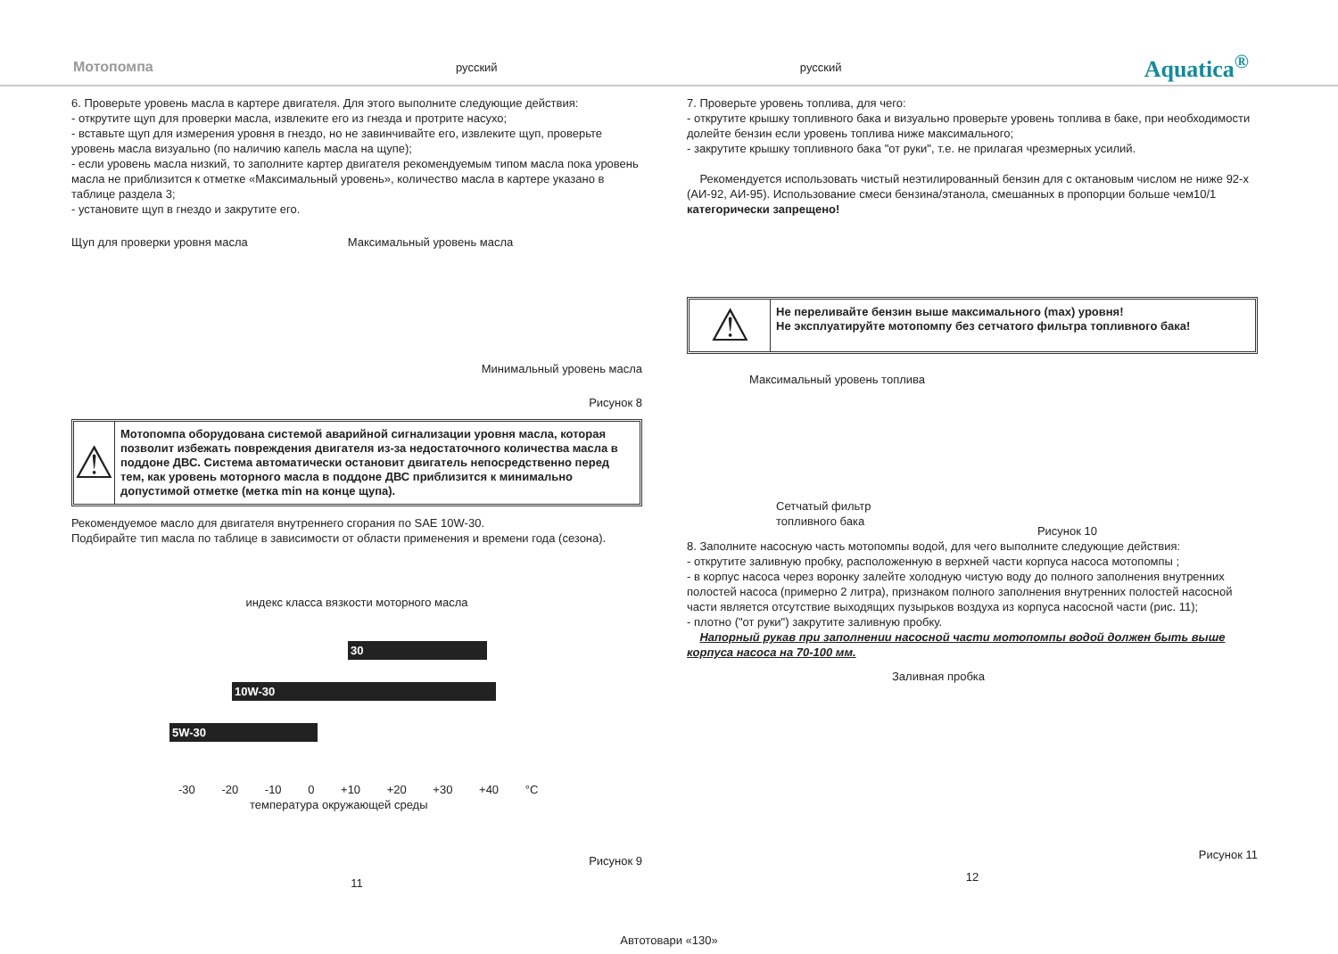Мотопомпа русский русский Aquatica<sup>®</sup>
6. Проверьте уровень масла в картере двигателя. Для этого выполните следующие действия:
- открутите щуп для проверки масла, извлеките его из гнезда и протрите насухо;
- вставьте щуп для измерения уровня в гнездо, но не завинчивайте его, извлеките щуп, проверьте уровень масла визуально (по наличию капель масла на щупе);
- если уровень масла низкий, то заполните картер двигателя рекомендуемым типом масла пока уровень масла не приблизится к отметке «Максимальный уровень», количество масла в картере указано в таблице раздела 3;
- установите щуп в гнездо и закрутите его.
Щуп для проверки уровня масла Максимальный уровень масла
Минимальный уровень масла
Рисунок 8
⚠
Мотопомпа оборудована системой аварийной сигнализации уровня масла, которая позволит избежать повреждения двигателя из-за недостаточного количества масла в поддоне ДВС. Система автоматически остановит двигатель непосредственно перед тем, как уровень моторного масла в поддоне ДВС приблизится к минимально допустимой отметке (метка min на конце щупа).
Рекомендуемое масло для двигателя внутреннего сгорания по SAE 10W-30.
Подбирайте тип масла по таблице в зависимости от области применения и времени года (сезона).
индекс класса вязкости моторного масла
30
10W-30
5W-30
-30 -20 -10 0 +10 +20 +30 +40 °C
температура окружающей среды
Рисунок 9
11
7. Проверьте уровень топлива, для чего:
- открутите крышку топливного бака и визуально проверьте уровень топлива в баке, при необходимости долейте бензин если уровень топлива ниже максимального;
- закрутите крышку топливного бака "от руки", т.е. не прилагая чрезмерных усилий.
Рекомендуется использовать чистый неэтилированный бензин для с октановым числом не ниже 92-х (АИ-92, АИ-95). Использование смеси бензина/этанола, смешанных в пропорции больше чем10/1 категорически запрещено!
⚠
Не переливайте бензин выше максимального (max) уровня!
Не эксплуатируйте мотопомпу без сетчатого фильтра топливного бака!
Максимальный уровень топлива
Сетчатый фильтр
топливного бака
Рисунок 10
8. Заполните насосную часть мотопомпы водой, для чего выполните следующие действия:
- открутите заливную пробку, расположенную в верхней части корпуса насоса мотопомпы ;
- в корпус насоса через воронку залейте холодную чистую воду до полного заполнения внутренних полостей насоса (примерно 2 литра), признаком полного заполнения внутренних полостей насосной части является отсутствие выходящих пузырьков воздуха из корпуса насосной части (рис. 11);
- плотно ("от руки") закрутите заливную пробку.
Напорный рукав при заполнении насосной части мотопомпы водой должен быть выше корпуса насоса на 70-100 мм.
Заливная пробка
Рисунок 11
12
Автотовари «130»